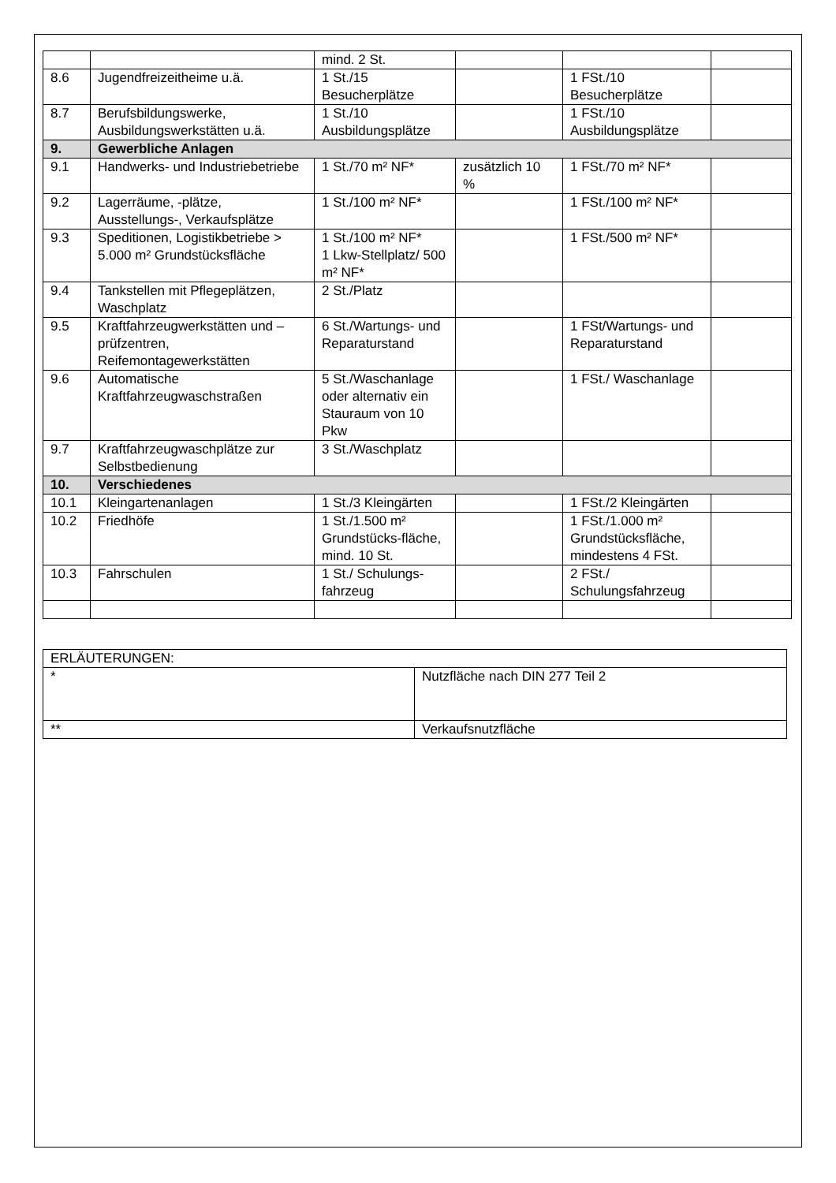| | | mind. 2 St. | | | |
| 8.6 | Jugendfreizeitheime u.ä. | 1 St./15 Besucherplätze | | 1 FSt./10 Besucherplätze | |
| 8.7 | Berufsbildungswerke, Ausbildungswerkstätten u.ä. | 1 St./10 Ausbildungsplätze | | 1 FSt./10 Ausbildungsplätze | |
| 9. | Gewerbliche Anlagen | | | | |
| 9.1 | Handwerks- und Industriebetriebe | 1 St./70 m² NF* | zusätzlich 10 % | 1 FSt./70 m² NF* | |
| 9.2 | Lagerräume, -plätze, Ausstellungs-, Verkaufsplätze | 1 St./100 m² NF* | | 1 FSt./100 m² NF* | |
| 9.3 | Speditionen, Logistikbetriebe > 5.000 m² Grundstücksfläche | 1 St./100 m² NF* 1 Lkw-Stellplatz/ 500 m² NF* | | 1 FSt./500 m² NF* | |
| 9.4 | Tankstellen mit Pflegeplätzen, Waschplatz | 2 St./Platz | | | |
| 9.5 | Kraftfahrzeugwerkstätten und –prüfzentren, Reifemontagewerkstätten | 6 St./Wartungs- und Reparaturstand | | 1 FSt/Wartungs- und Reparaturstand | |
| 9.6 | Automatische Kraftfahrzeugwaschstraßen | 5 St./Waschanlage oder alternativ ein Stauraum von 10 Pkw | | 1 FSt./ Waschanlage | |
| 9.7 | Kraftfahrzeugwaschplätze zur Selbstbedienung | 3 St./Waschplatz | | | |
| 10. | Verschiedenes | | | | |
| 10.1 | Kleingartenanlagen | 1 St./3 Kleingärten | | 1 FSt./2 Kleingärten | |
| 10.2 | Friedhöfe | 1 St./1.500 m² Grundstücks-fläche, mind. 10 St. | | 1 FSt./1.000 m² Grundstücksfläche, mindestens 4 FSt. | |
| 10.3 | Fahrschulen | 1 St./ Schulungs-fahrzeug | | 2 FSt./ Schulungsfahrzeug | |
| ERLÄUTERUNGEN: | |
| * | Nutzfläche nach DIN 277 Teil 2 |
| ** | Verkaufsnutzfläche |